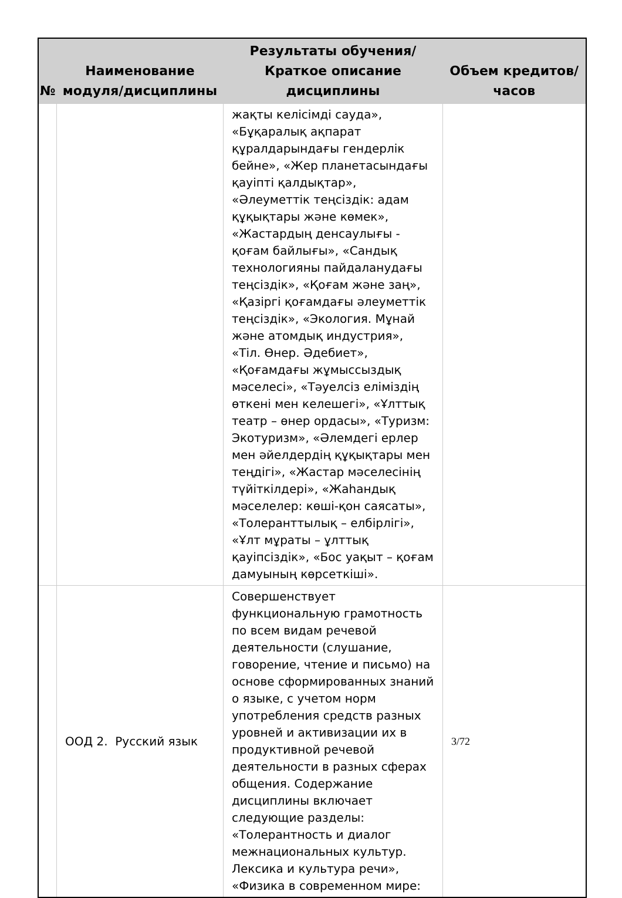| № | Наименование модуля/дисциплины | Результаты обучения/Краткое описание дисциплины | Объем кредитов/часов |
| --- | --- | --- | --- |
| | | жақты келісімді сауда», «Бұқаралық ақпарат құралдарындағы гендерлік бейне», «Жер планетасындағы қауіпті қалдықтар», «Әлеуметтік теңсіздік: адам құқықтары және көмек», «Жастардың денсаулығы - қоғам байлығы», «Сандық технологияны пайдаланудағы теңсіздік», «Қоғам және заң», «Қазіргі қоғамдағы әлеуметтік теңсіздік», «Экология. Мұнай және атомдық индустрия», «Тіл. Өнер. Әдебиет», «Қоғамдағы жұмыссыздық мәселесі», «Тәуелсіз еліміздің өткені мен келешегі», «Ұлттық театр – өнер ордасы», «Туризм: Экотуризм», «Әлемдегі ерлер мен әйелдердің құқықтары мен теңдігі», «Жастар мәселесінің түйіткілдері», «Жаһандық мәселелер: көші-қон саясаты», «Толеранттылық – елбірлігі», «Ұлт мұраты – ұлттық қауіпсіздік», «Бос уақыт – қоғам дамуының көрсеткіші». | |
| | ООД 2. Русский язык | Совершенствует функциональную грамотность по всем видам речевой деятельности (слушание, говорение, чтение и письмо) на основе сформированных знаний о языке, с учетом норм употребления средств разных уровней и активизации их в продуктивной речевой деятельности в разных сферах общения. Содержание дисциплины включает следующие разделы: «Толерантность и диалог межнациональных культур. Лексика и культура речи», «Физика в современном мире: | 3/72 |